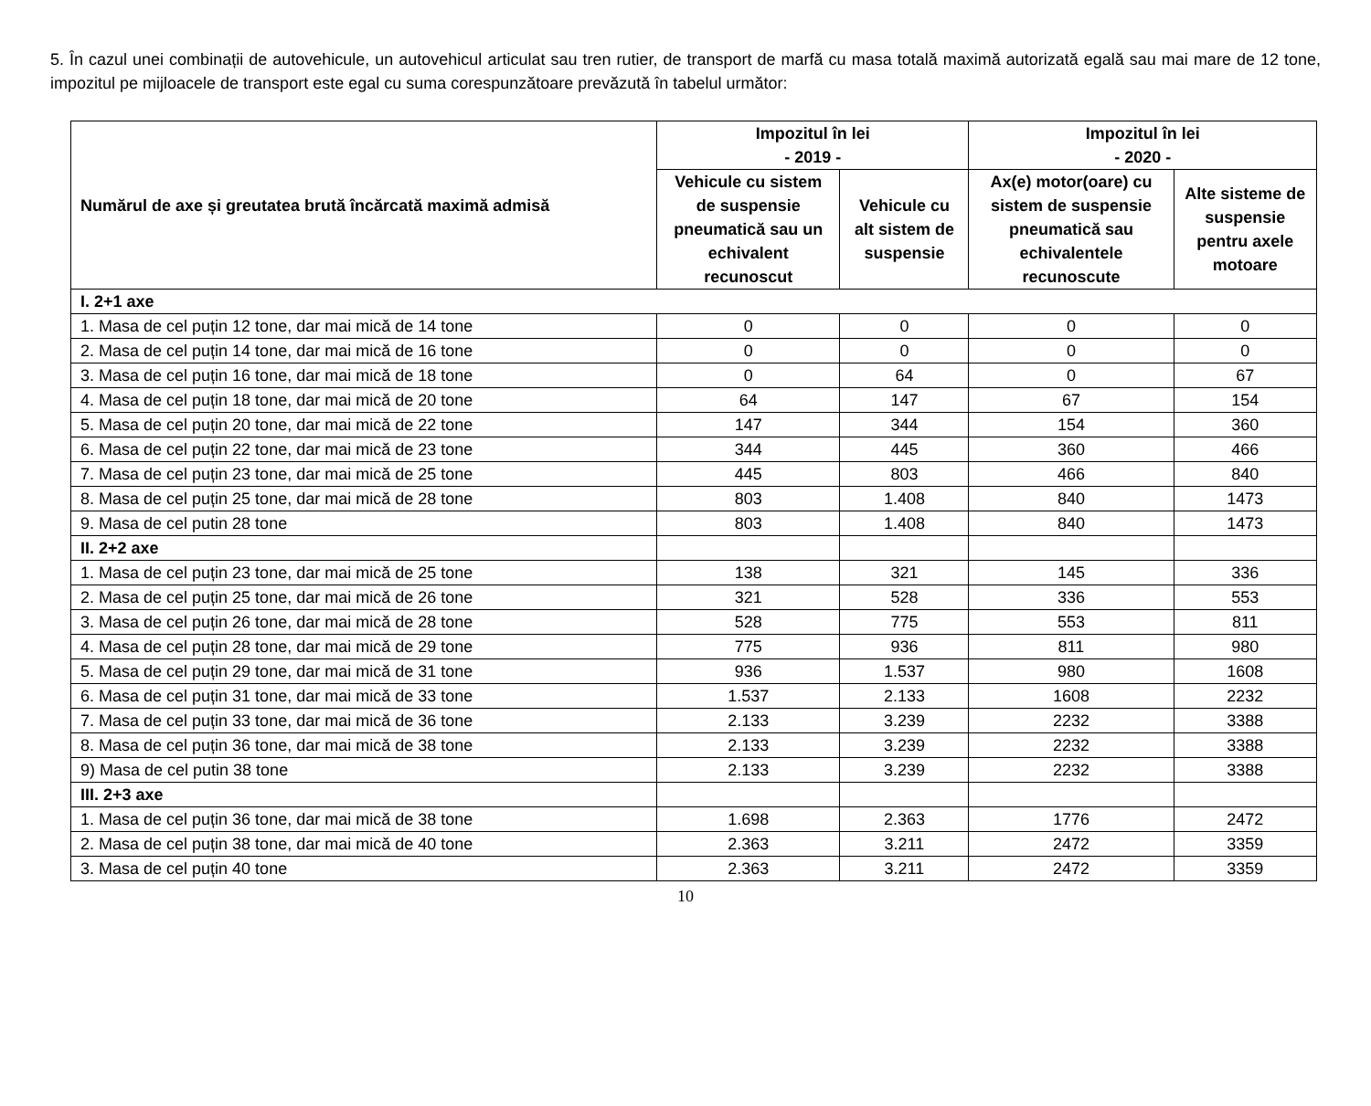5. În cazul unei combinații de autovehicule, un autovehicul articulat sau tren rutier, de transport de marfă cu masa totală maximă autorizată egală sau mai mare de 12 tone, impozitul pe mijloacele de transport este egal cu suma corespunzătoare prevăzută în tabelul următor:
| Numărul de axe și greutatea brută încărcată maximă admisă | Impozitul în lei - 2019 - | | Impozitul în lei - 2020 - | |
| --- | --- | --- | --- | --- |
| | Vehicule cu sistem de suspensie pneumatică sau un echivalent recunoscut | Vehicule cu alt sistem de suspensie | Ax(e) motor(oare) cu sistem de suspensie pneumatică sau echivalentele recunoscute | Alte sisteme de suspensie pentru axele motoare |
| I. 2+1 axe | | | | |
| 1. Masa de cel puțin 12 tone, dar mai mică de 14 tone | 0 | 0 | 0 | 0 |
| 2. Masa de cel puțin 14 tone, dar mai mică de 16 tone | 0 | 0 | 0 | 0 |
| 3. Masa de cel puțin 16 tone, dar mai mică de 18 tone | 0 | 64 | 0 | 67 |
| 4. Masa de cel puțin 18 tone, dar mai mică de 20 tone | 64 | 147 | 67 | 154 |
| 5. Masa de cel puțin 20 tone, dar mai mică de 22 tone | 147 | 344 | 154 | 360 |
| 6. Masa de cel puțin 22 tone, dar mai mică de 23 tone | 344 | 445 | 360 | 466 |
| 7. Masa de cel puțin 23 tone, dar mai mică de 25 tone | 445 | 803 | 466 | 840 |
| 8. Masa de cel puțin 25 tone, dar mai mică de 28 tone | 803 | 1.408 | 840 | 1473 |
| 9. Masa de cel putin 28 tone | 803 | 1.408 | 840 | 1473 |
| II. 2+2 axe | | | | |
| 1. Masa de cel puțin 23 tone, dar mai mică de 25 tone | 138 | 321 | 145 | 336 |
| 2. Masa de cel puțin 25 tone, dar mai mică de 26 tone | 321 | 528 | 336 | 553 |
| 3. Masa de cel puțin 26 tone, dar mai mică de 28 tone | 528 | 775 | 553 | 811 |
| 4. Masa de cel puțin 28 tone, dar mai mică de 29 tone | 775 | 936 | 811 | 980 |
| 5. Masa de cel puțin 29 tone, dar mai mică de 31 tone | 936 | 1.537 | 980 | 1608 |
| 6. Masa de cel puțin 31 tone, dar mai mică de 33 tone | 1.537 | 2.133 | 1608 | 2232 |
| 7. Masa de cel puțin 33 tone, dar mai mică de 36 tone | 2.133 | 3.239 | 2232 | 3388 |
| 8. Masa de cel puțin 36 tone, dar mai mică de 38 tone | 2.133 | 3.239 | 2232 | 3388 |
| 9) Masa de cel putin 38 tone | 2.133 | 3.239 | 2232 | 3388 |
| III. 2+3 axe | | | | |
| 1. Masa de cel puțin 36 tone, dar mai mică de 38 tone | 1.698 | 2.363 | 1776 | 2472 |
| 2. Masa de cel puțin 38 tone, dar mai mică de 40 tone | 2.363 | 3.211 | 2472 | 3359 |
| 3. Masa de cel puțin 40 tone | 2.363 | 3.211 | 2472 | 3359 |
10